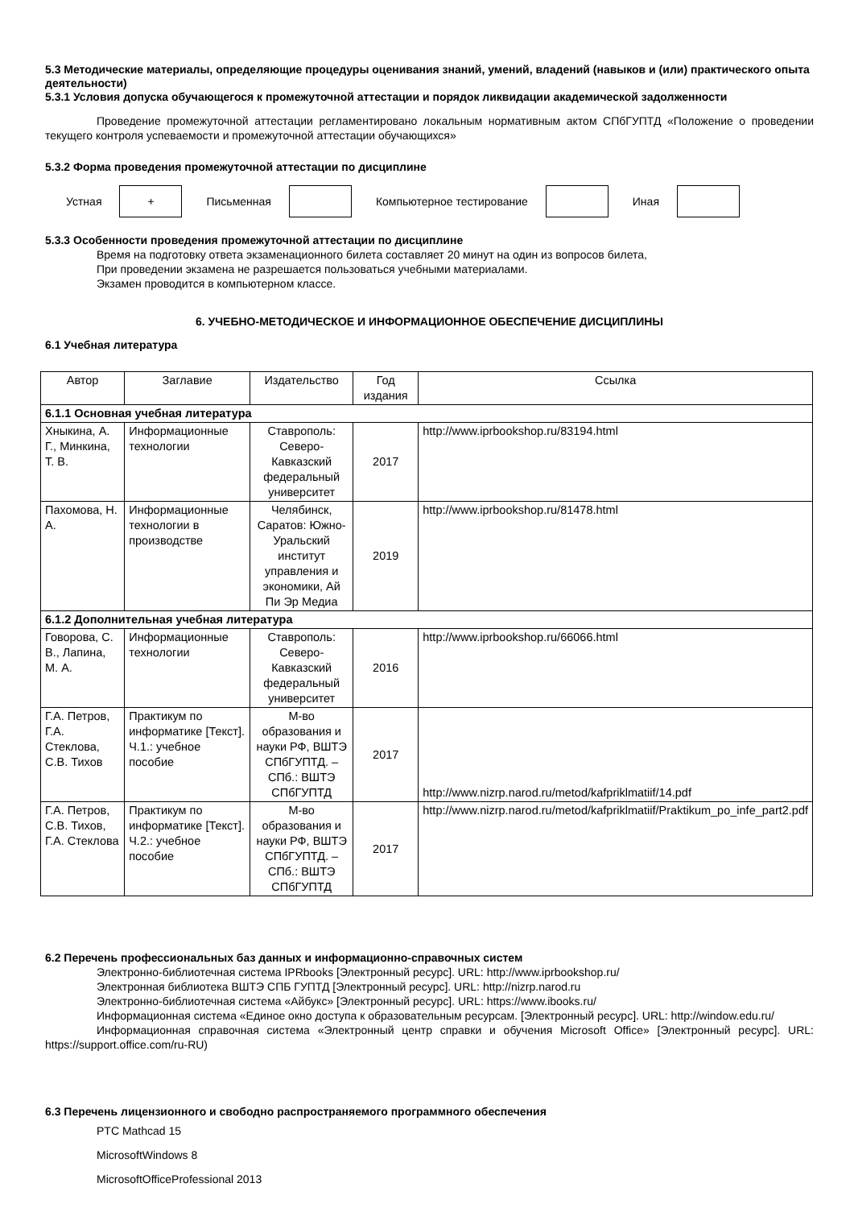5.3 Методические материалы, определяющие процедуры оценивания знаний, умений, владений (навыков и (или) практического опыта деятельности)
5.3.1 Условия допуска обучающегося к промежуточной аттестации и порядок ликвидации академической задолженности
Проведение промежуточной аттестации регламентировано локальным нормативным актом СПбГУПТД «Положение о проведении текущего контроля успеваемости и промежуточной аттестации обучающихся»
5.3.2 Форма проведения промежуточной аттестации по дисциплине
Устная
+
Письменная Компьютерное тестирование Иная
5.3.3 Особенности проведения промежуточной аттестации по дисциплине
Время на подготовку ответа экзаменационного билета составляет 20 минут на один из вопросов билета,
При проведении экзамена не разрешается пользоваться учебными материалами.
Экзамен проводится в компьютерном классе.
6. УЧЕБНО-МЕТОДИЧЕСКОЕ И ИНФОРМАЦИОННОЕ ОБЕСПЕЧЕНИЕ ДИСЦИПЛИНЫ
6.1 Учебная литература
| Автор | Заглавие | Издательство | Год издания | Ссылка |
| --- | --- | --- | --- | --- |
| 6.1.1 Основная учебная литература | | | | |
| Хныкина, А. Г., Минкина, Т. В. | Информационные технологии | Ставрополь: Северо-Кавказский федеральный университет | 2017 | http://www.iprbookshop.ru/83194.html |
| Пахомова, Н. А. | Информационные технологии в производстве | Челябинск, Саратов: Южно-Уральский институт управления и экономики, Ай Пи Эр Медиа | 2019 | http://www.iprbookshop.ru/81478.html |
| 6.1.2 Дополнительная учебная литература | | | | |
| Говорова, С. В., Лапина, М. А. | Информационные технологии | Ставрополь: Северо-Кавказский федеральный университет | 2016 | http://www.iprbookshop.ru/66066.html |
| Г.А. Петров, Г.А. Стеклова, С.В. Тихов | Практикум по информатике [Текст]. Ч.1.: учебное пособие | М-во образования и науки РФ, ВШТЭ СПбГУПТД. – СПб.: ВШТЭ СПбГУПТД | 2017 | http://www.nizrp.narod.ru/metod/kafpriklmatiif/14.pdf |
| Г.А. Петров, С.В. Тихов, Г.А. Стеклова | Практикум по информатике [Текст]. Ч.2.: учебное пособие | М-во образования и науки РФ, ВШТЭ СПбГУПТД. – СПб.: ВШТЭ СПбГУПТД | 2017 | http://www.nizrp.narod.ru/metod/kafpriklmatiif/Praktikum_po_infe_part2.pdf |
6.2 Перечень профессиональных баз данных и информационно-справочных систем
Электронно-библиотечная система IPRbooks [Электронный ресурс]. URL: http://www.iprbookshop.ru/
Электронная библиотека ВШТЭ СПБ ГУПТД [Электронный ресурс]. URL: http://nizrp.narod.ru
Электронно-библиотечная система «Айбукс» [Электронный ресурс]. URL: https://www.ibooks.ru/
Информационная система «Единое окно доступа к образовательным ресурсам. [Электронный ресурс]. URL: http://window.edu.ru/
Информационная справочная система «Электронный центр справки и обучения Microsoft Office» [Электронный ресурс]. URL: https://support.office.com/ru-RU)
6.3 Перечень лицензионного и свободно распространяемого программного обеспечения
PTC Mathcad 15
MicrosoftWindows 8
MicrosoftOfficeProfessional 2013